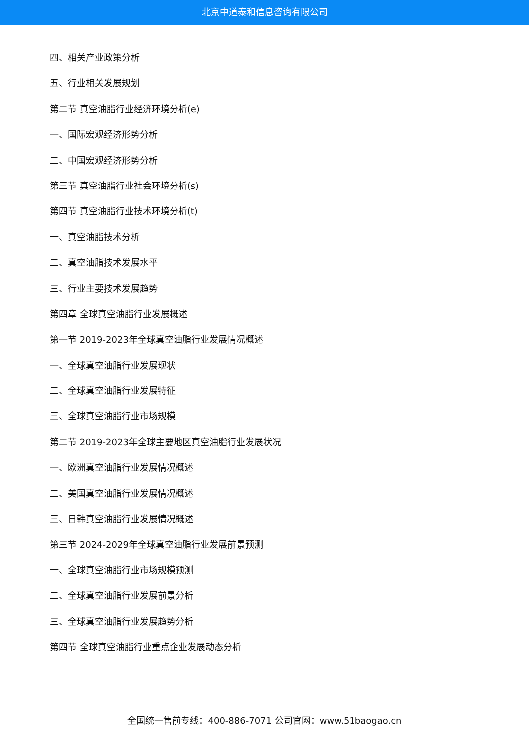北京中道泰和信息咨询有限公司
四、相关产业政策分析
五、行业相关发展规划
第二节 真空油脂行业经济环境分析(e)
一、国际宏观经济形势分析
二、中国宏观经济形势分析
第三节 真空油脂行业社会环境分析(s)
第四节 真空油脂行业技术环境分析(t)
一、真空油脂技术分析
二、真空油脂技术发展水平
三、行业主要技术发展趋势
第四章 全球真空油脂行业发展概述
第一节 2019-2023年全球真空油脂行业发展情况概述
一、全球真空油脂行业发展现状
二、全球真空油脂行业发展特征
三、全球真空油脂行业市场规模
第二节 2019-2023年全球主要地区真空油脂行业发展状况
一、欧洲真空油脂行业发展情况概述
二、美国真空油脂行业发展情况概述
三、日韩真空油脂行业发展情况概述
第三节 2024-2029年全球真空油脂行业发展前景预测
一、全球真空油脂行业市场规模预测
二、全球真空油脂行业发展前景分析
三、全球真空油脂行业发展趋势分析
第四节 全球真空油脂行业重点企业发展动态分析
全国统一售前专线：400-886-7071 公司官网：www.51baogao.cn